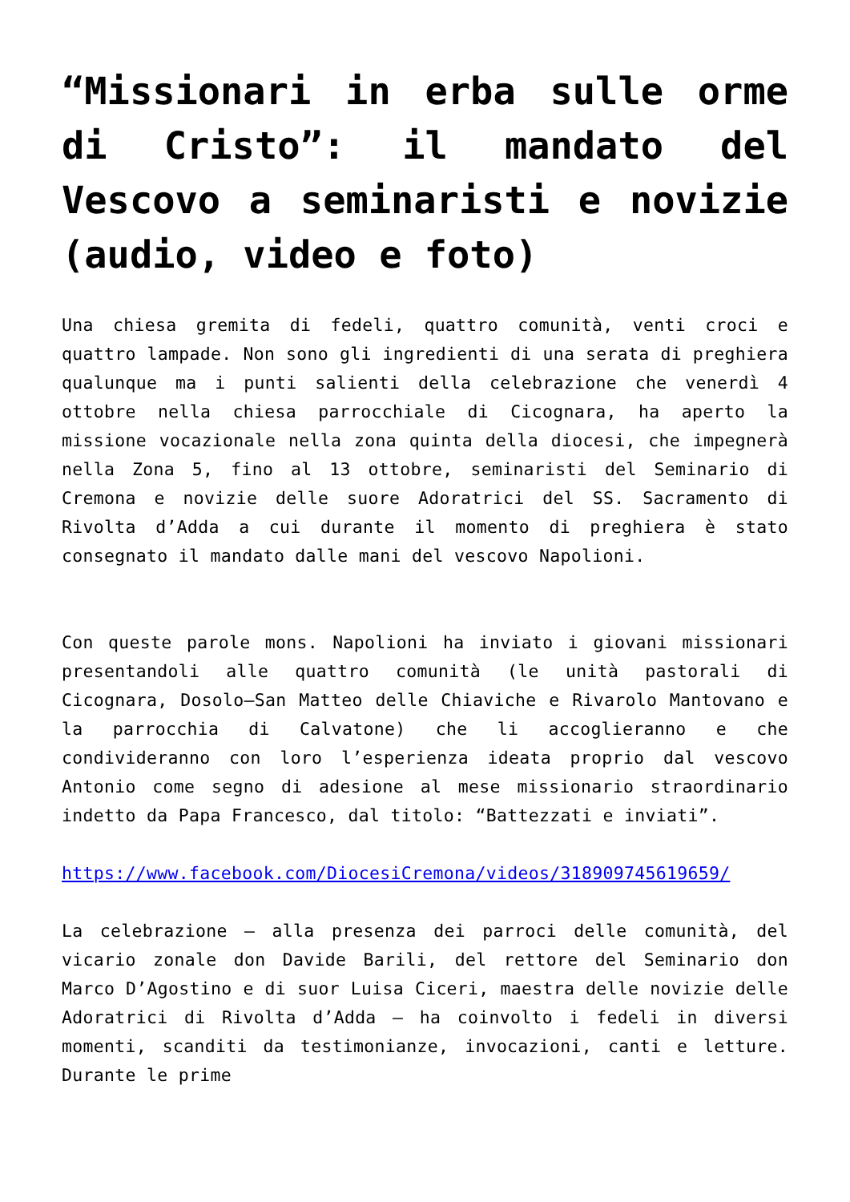“Missionari in erba sulle orme di Cristo”: il mandato del Vescovo a seminaristi e novizie (audio, video e foto)
Una chiesa gremita di fedeli, quattro comunità, venti croci e quattro lampade. Non sono gli ingredienti di una serata di preghiera qualunque ma i punti salienti della celebrazione che venerdì 4 ottobre nella chiesa parrocchiale di Cicognara, ha aperto la missione vocazionale nella zona quinta della diocesi, che impegnerà nella Zona 5, fino al 13 ottobre, seminaristi del Seminario di Cremona e novizie delle suore Adoratrici del SS. Sacramento di Rivolta d’Adda a cui durante il momento di preghiera è stato consegnato il mandato dalle mani del vescovo Napolioni.
Con queste parole mons. Napolioni ha inviato i giovani missionari presentandoli alle quattro comunità (le unità pastorali di Cicognara, Dosolo–San Matteo delle Chiaviche e Rivarolo Mantovano e la parrocchia di Calvatone) che li accoglieranno e che condivideranno con loro l’esperienza ideata proprio dal vescovo Antonio come segno di adesione al mese missionario straordinario indetto da Papa Francesco, dal titolo: “Battezzati e inviati”.
https://www.facebook.com/DiocesiCremona/videos/318909745619659/
La celebrazione – alla presenza dei parroci delle comunità, del vicario zonale don Davide Barili, del rettore del Seminario don Marco D’Agostino e di suor Luisa Ciceri, maestra delle novizie delle Adoratrici di Rivolta d’Adda – ha coinvolto i fedeli in diversi momenti, scanditi da testimonianze, invocazioni, canti e letture. Durante le prime